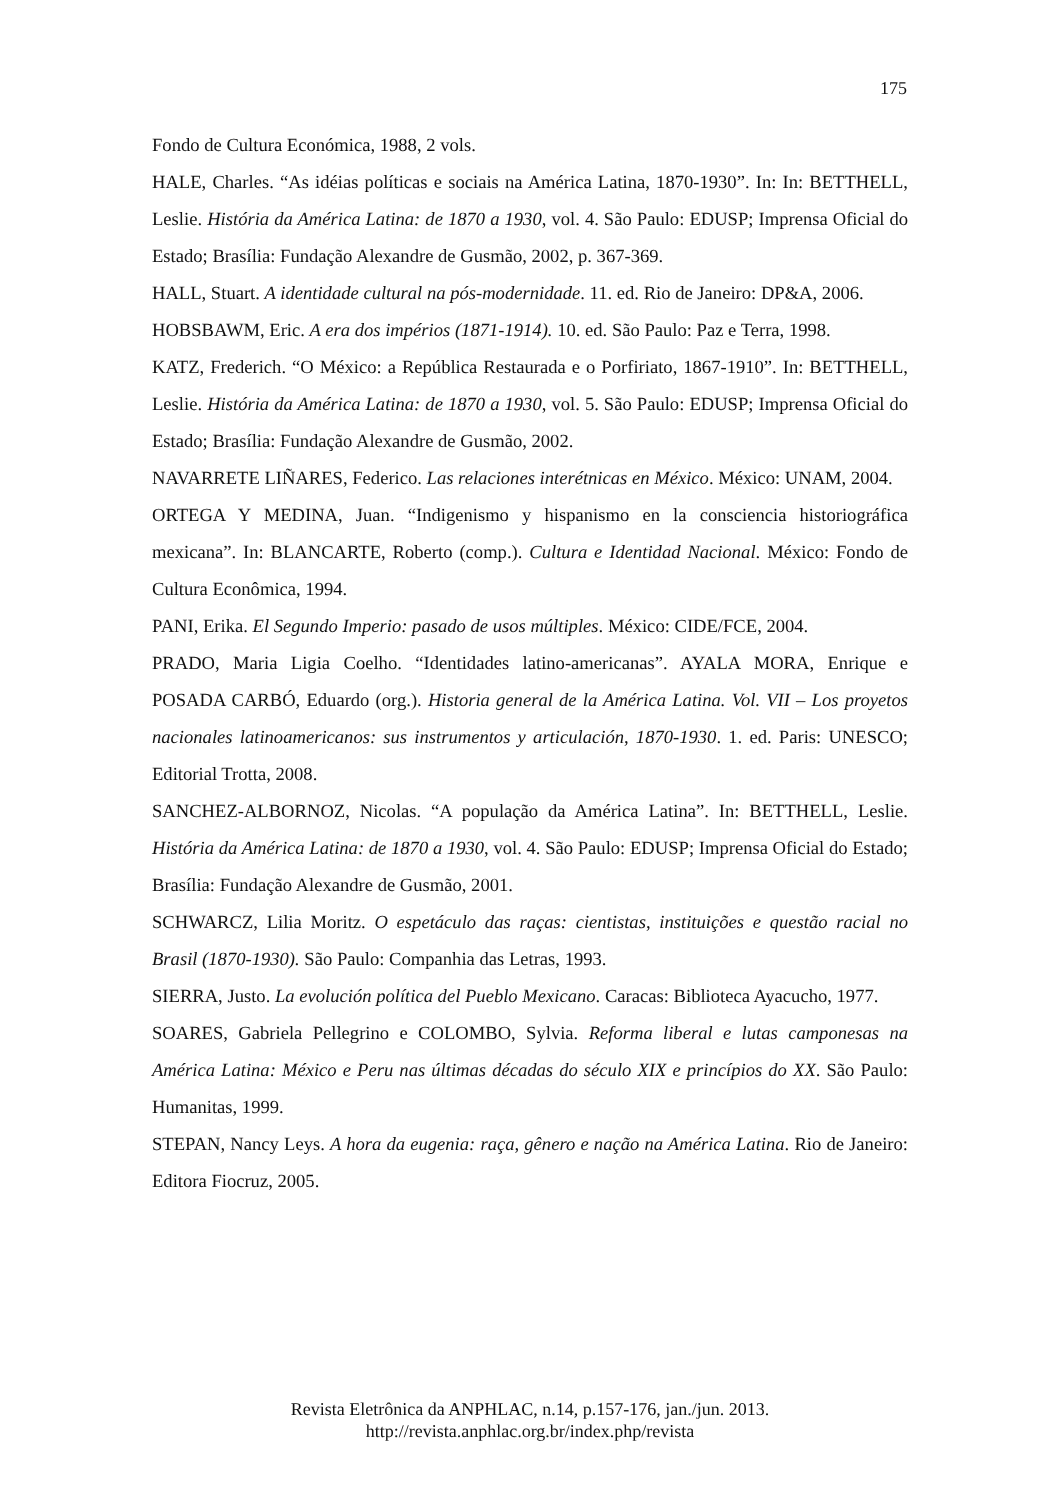175
Fondo de Cultura Económica, 1988, 2 vols.
HALE, Charles. “As idéias políticas e sociais na América Latina, 1870-1930”. In: In: BETTHELL, Leslie. História da América Latina: de 1870 a 1930, vol. 4. São Paulo: EDUSP; Imprensa Oficial do Estado; Brasília: Fundação Alexandre de Gusmão, 2002, p. 367-369.
HALL, Stuart. A identidade cultural na pós-modernidade. 11. ed. Rio de Janeiro: DP&A, 2006.
HOBSBAWM, Eric. A era dos impérios (1871-1914). 10. ed. São Paulo: Paz e Terra, 1998.
KATZ, Frederich. “O México: a República Restaurada e o Porfiriato, 1867-1910”. In: BETTHELL, Leslie. História da América Latina: de 1870 a 1930, vol. 5. São Paulo: EDUSP; Imprensa Oficial do Estado; Brasília: Fundação Alexandre de Gusmão, 2002.
NAVARRETE LIÑARES, Federico. Las relaciones interétnicas en México. México: UNAM, 2004.
ORTEGA Y MEDINA, Juan. “Indigenismo y hispanismo en la consciencia historiográfica mexicana”. In: BLANCARTE, Roberto (comp.). Cultura e Identidad Nacional. México: Fondo de Cultura Econômica, 1994.
PANI, Erika. El Segundo Imperio: pasado de usos múltiples. México: CIDE/FCE, 2004.
PRADO, Maria Ligia Coelho. “Identidades latino-americanas”. AYALA MORA, Enrique e POSADA CARBÓ, Eduardo (org.). Historia general de la América Latina. Vol. VII – Los proyetos nacionales latinoamericanos: sus instrumentos y articulación, 1870-1930. 1. ed. Paris: UNESCO; Editorial Trotta, 2008.
SANCHEZ-ALBORNOZ, Nicolas. “A população da América Latina”. In: BETTHELL, Leslie. História da América Latina: de 1870 a 1930, vol. 4. São Paulo: EDUSP; Imprensa Oficial do Estado; Brasília: Fundação Alexandre de Gusmão, 2001.
SCHWARCZ, Lilia Moritz. O espetáculo das raças: cientistas, instituições e questão racial no Brasil (1870-1930). São Paulo: Companhia das Letras, 1993.
SIERRA, Justo. La evolución política del Pueblo Mexicano. Caracas: Biblioteca Ayacucho, 1977.
SOARES, Gabriela Pellegrino e COLOMBO, Sylvia. Reforma liberal e lutas camponesas na América Latina: México e Peru nas últimas décadas do século XIX e princípios do XX. São Paulo: Humanitas, 1999.
STEPAN, Nancy Leys. A hora da eugenia: raça, gênero e nação na América Latina. Rio de Janeiro: Editora Fiocruz, 2005.
Revista Eletrônica da ANPHLAC, n.14, p.157-176, jan./jun. 2013.
http://revista.anphlac.org.br/index.php/revista